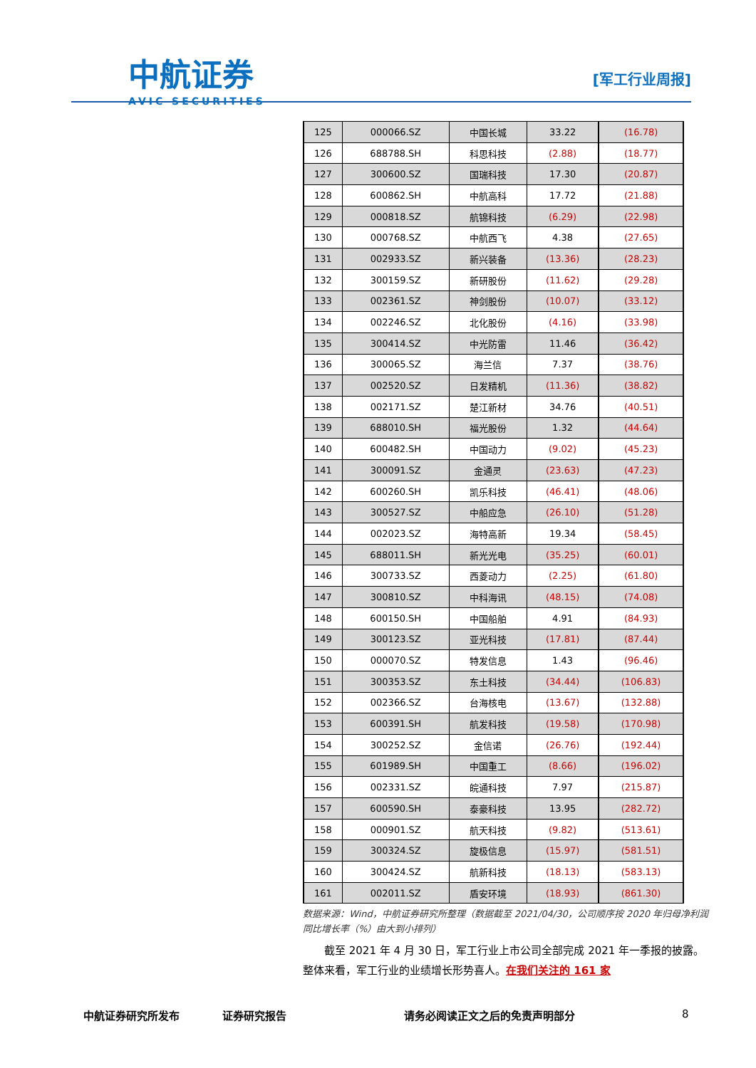中航证券
AVIC SECURITIES
[军工行业周报]
| 125 | 000066.SZ | 中国长城 | 33.22 | (16.78) |
| 126 | 688788.SH | 科思科技 | (2.88) | (18.77) |
| 127 | 300600.SZ | 国瑞科技 | 17.30 | (20.87) |
| 128 | 600862.SH | 中航高科 | 17.72 | (21.88) |
| 129 | 000818.SZ | 航锦科技 | (6.29) | (22.98) |
| 130 | 000768.SZ | 中航西飞 | 4.38 | (27.65) |
| 131 | 002933.SZ | 新兴装备 | (13.36) | (28.23) |
| 132 | 300159.SZ | 新研股份 | (11.62) | (29.28) |
| 133 | 002361.SZ | 神剑股份 | (10.07) | (33.12) |
| 134 | 002246.SZ | 北化股份 | (4.16) | (33.98) |
| 135 | 300414.SZ | 中光防雷 | 11.46 | (36.42) |
| 136 | 300065.SZ | 海兰信 | 7.37 | (38.76) |
| 137 | 002520.SZ | 日发精机 | (11.36) | (38.82) |
| 138 | 002171.SZ | 楚江新材 | 34.76 | (40.51) |
| 139 | 688010.SH | 福光股份 | 1.32 | (44.64) |
| 140 | 600482.SH | 中国动力 | (9.02) | (45.23) |
| 141 | 300091.SZ | 金通灵 | (23.63) | (47.23) |
| 142 | 600260.SH | 凯乐科技 | (46.41) | (48.06) |
| 143 | 300527.SZ | 中船应急 | (26.10) | (51.28) |
| 144 | 002023.SZ | 海特高新 | 19.34 | (58.45) |
| 145 | 688011.SH | 新光光电 | (35.25) | (60.01) |
| 146 | 300733.SZ | 西菱动力 | (2.25) | (61.80) |
| 147 | 300810.SZ | 中科海讯 | (48.15) | (74.08) |
| 148 | 600150.SH | 中国船舶 | 4.91 | (84.93) |
| 149 | 300123.SZ | 亚光科技 | (17.81) | (87.44) |
| 150 | 000070.SZ | 特发信息 | 1.43 | (96.46) |
| 151 | 300353.SZ | 东土科技 | (34.44) | (106.83) |
| 152 | 002366.SZ | 台海核电 | (13.67) | (132.88) |
| 153 | 600391.SH | 航发科技 | (19.58) | (170.98) |
| 154 | 300252.SZ | 金信诺 | (26.76) | (192.44) |
| 155 | 601989.SH | 中国重工 | (8.66) | (196.02) |
| 156 | 002331.SZ | 皖通科技 | 7.97 | (215.87) |
| 157 | 600590.SH | 泰豪科技 | 13.95 | (282.72) |
| 158 | 000901.SZ | 航天科技 | (9.82) | (513.61) |
| 159 | 300324.SZ | 旋极信息 | (15.97) | (581.51) |
| 160 | 300424.SZ | 航新科技 | (18.13) | (583.13) |
| 161 | 002011.SZ | 盾安环境 | (18.93) | (861.30) |
数据来源：Wind，中航证券研究所整理（数据截至 2021/04/30，公司顺序按 2020 年归母净利润同比增长率（%）由大到小排列）
截至 2021 年 4 月 30 日，军工行业上市公司全部完成 2021 年一季报的披露。整体来看，军工行业的业绩增长形势喜人。在我们关注的 161 家
中航证券研究所发布 证券研究报告 请务必阅读正文之后的免责声明部分 8